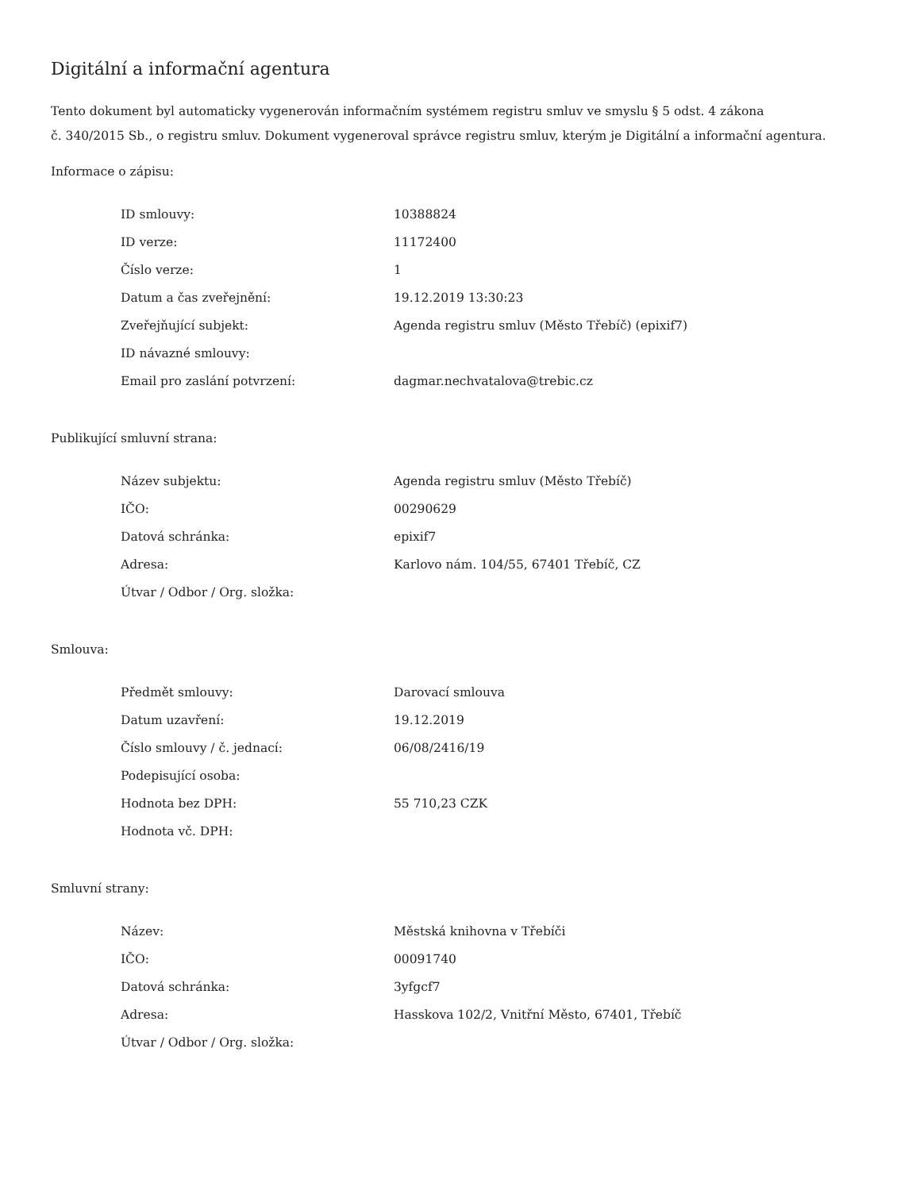Digitální a informační agentura
Tento dokument byl automaticky vygenerován informačním systémem registru smluv ve smyslu § 5 odst. 4 zákona
č. 340/2015 Sb., o registru smluv. Dokument vygeneroval správce registru smluv, kterým je Digitální a informační agentura.
Informace o zápisu:
| ID smlouvy: | 10388824 |
| ID verze: | 11172400 |
| Číslo verze: | 1 |
| Datum a čas zveřejnění: | 19.12.2019 13:30:23 |
| Zveřejňující subjekt: | Agenda registru smluv (Město Třebíč) (epixif7) |
| ID návazné smlouvy: | |
| Email pro zaslání potvrzení: | dagmar.nechvatalova@trebic.cz |
Publikující smluvní strana:
| Název subjektu: | Agenda registru smluv (Město Třebíč) |
| IČO: | 00290629 |
| Datová schránka: | epixif7 |
| Adresa: | Karlovo nám. 104/55, 67401 Třebíč, CZ |
| Útvar / Odbor / Org. složka: | |
Smlouva:
| Předmět smlouvy: | Darovací smlouva |
| Datum uzavření: | 19.12.2019 |
| Číslo smlouvy / č. jednací: | 06/08/2416/19 |
| Podepisující osoba: | |
| Hodnota bez DPH: | 55 710,23 CZK |
| Hodnota vč. DPH: | |
Smluvní strany:
| Název: | Městská knihovna v Třebíči |
| IČO: | 00091740 |
| Datová schránka: | 3yfgcf7 |
| Adresa: | Hasskova 102/2, Vnitřní Město, 67401, Třebíč |
| Útvar / Odbor / Org. složka: | |